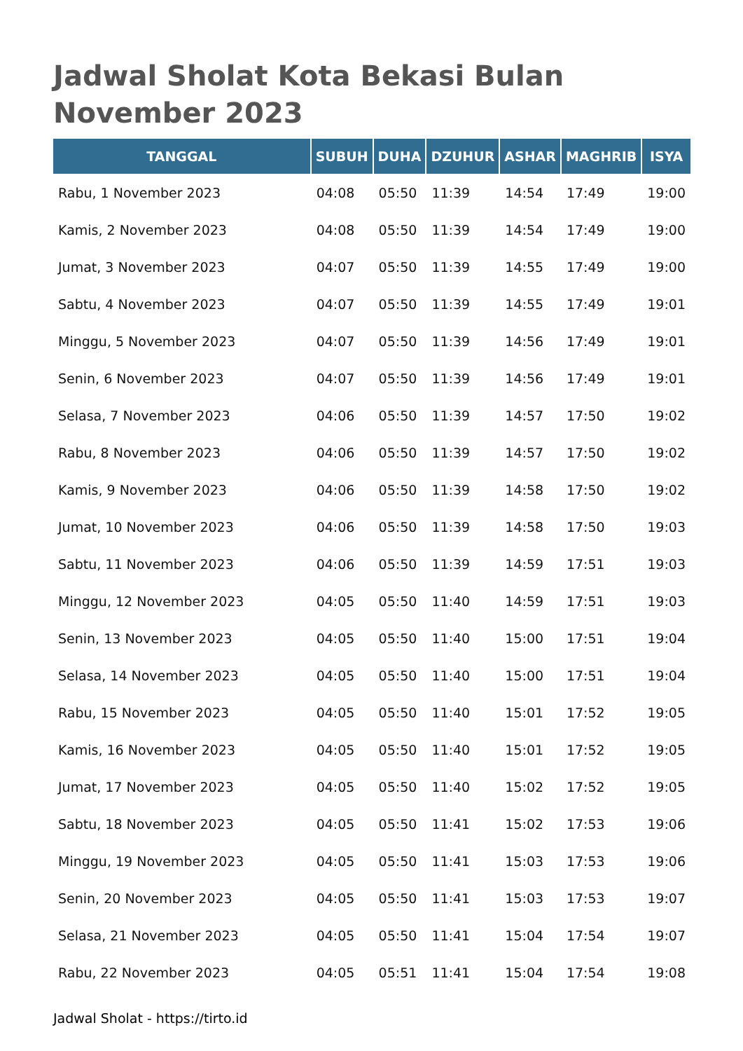Jadwal Sholat Kota Bekasi Bulan November 2023
| TANGGAL | SUBUH | DUHA | DZUHUR | ASHAR | MAGHRIB | ISYA |
| --- | --- | --- | --- | --- | --- | --- |
| Rabu, 1 November 2023 | 04:08 | 05:50 | 11:39 | 14:54 | 17:49 | 19:00 |
| Kamis, 2 November 2023 | 04:08 | 05:50 | 11:39 | 14:54 | 17:49 | 19:00 |
| Jumat, 3 November 2023 | 04:07 | 05:50 | 11:39 | 14:55 | 17:49 | 19:00 |
| Sabtu, 4 November 2023 | 04:07 | 05:50 | 11:39 | 14:55 | 17:49 | 19:01 |
| Minggu, 5 November 2023 | 04:07 | 05:50 | 11:39 | 14:56 | 17:49 | 19:01 |
| Senin, 6 November 2023 | 04:07 | 05:50 | 11:39 | 14:56 | 17:49 | 19:01 |
| Selasa, 7 November 2023 | 04:06 | 05:50 | 11:39 | 14:57 | 17:50 | 19:02 |
| Rabu, 8 November 2023 | 04:06 | 05:50 | 11:39 | 14:57 | 17:50 | 19:02 |
| Kamis, 9 November 2023 | 04:06 | 05:50 | 11:39 | 14:58 | 17:50 | 19:02 |
| Jumat, 10 November 2023 | 04:06 | 05:50 | 11:39 | 14:58 | 17:50 | 19:03 |
| Sabtu, 11 November 2023 | 04:06 | 05:50 | 11:39 | 14:59 | 17:51 | 19:03 |
| Minggu, 12 November 2023 | 04:05 | 05:50 | 11:40 | 14:59 | 17:51 | 19:03 |
| Senin, 13 November 2023 | 04:05 | 05:50 | 11:40 | 15:00 | 17:51 | 19:04 |
| Selasa, 14 November 2023 | 04:05 | 05:50 | 11:40 | 15:00 | 17:51 | 19:04 |
| Rabu, 15 November 2023 | 04:05 | 05:50 | 11:40 | 15:01 | 17:52 | 19:05 |
| Kamis, 16 November 2023 | 04:05 | 05:50 | 11:40 | 15:01 | 17:52 | 19:05 |
| Jumat, 17 November 2023 | 04:05 | 05:50 | 11:40 | 15:02 | 17:52 | 19:05 |
| Sabtu, 18 November 2023 | 04:05 | 05:50 | 11:41 | 15:02 | 17:53 | 19:06 |
| Minggu, 19 November 2023 | 04:05 | 05:50 | 11:41 | 15:03 | 17:53 | 19:06 |
| Senin, 20 November 2023 | 04:05 | 05:50 | 11:41 | 15:03 | 17:53 | 19:07 |
| Selasa, 21 November 2023 | 04:05 | 05:50 | 11:41 | 15:04 | 17:54 | 19:07 |
| Rabu, 22 November 2023 | 04:05 | 05:51 | 11:41 | 15:04 | 17:54 | 19:08 |
Jadwal Sholat - https://tirto.id